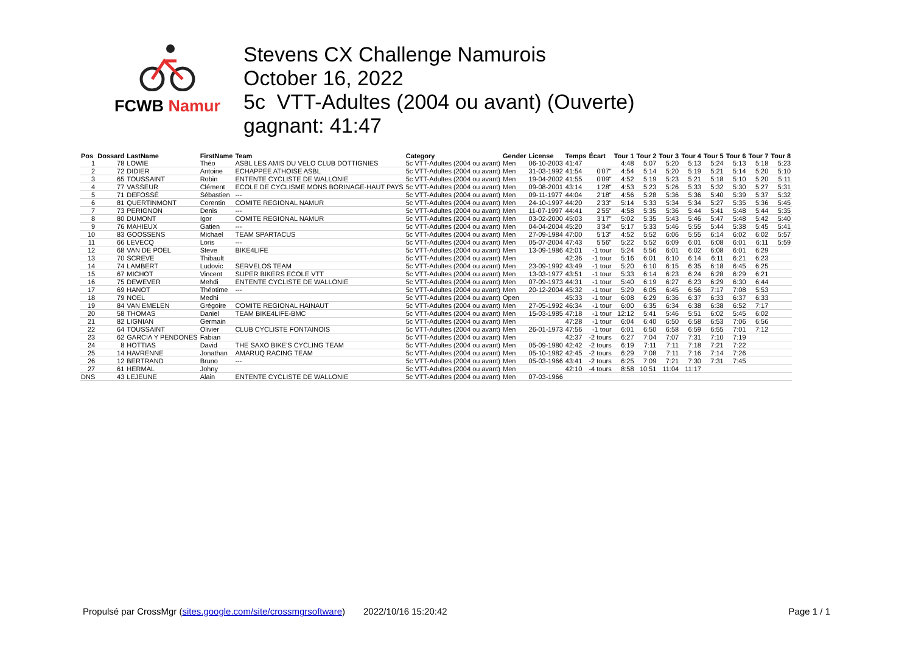FCWB Namur
Stevens CX Challenge Namurois
October 16, 2022
5c VTT-Adultes (2004 ou avant) (Ouverte)
gagnant: 41:47
| Pos | Dossard | LastName | FirstName | Team | Category | Gender | License | Temps | Écart | Tour 1 | Tour 2 | Tour 3 | Tour 4 | Tour 5 | Tour 6 | Tour 7 | Tour 8 |
| --- | --- | --- | --- | --- | --- | --- | --- | --- | --- | --- | --- | --- | --- | --- | --- | --- | --- |
| 1 | 78 | LOWIE | Théo | ASBL LES AMIS DU VELO CLUB DOTTIGNIES | 5c VTT-Adultes (2004 ou avant) | Men | 06-10-2003 | 41:47 | | 4:48 | 5:07 | 5:20 | 5:13 | 5:24 | 5:13 | 5:18 | 5:23 |
| 2 | 72 | DIDIER | Antoine | ECHAPPEE ATHOISE ASBL | 5c VTT-Adultes (2004 ou avant) | Men | 31-03-1992 | 41:54 | 0'07" | 4:54 | 5:14 | 5:20 | 5:19 | 5:21 | 5:14 | 5:20 | 5:10 |
| 3 | 65 | TOUSSAINT | Robin | ENTENTE CYCLISTE DE WALLONIE | 5c VTT-Adultes (2004 ou avant) | Men | 19-04-2002 | 41:55 | 0'09" | 4:52 | 5:19 | 5:23 | 5:21 | 5:18 | 5:10 | 5:20 | 5:11 |
| 4 | 77 | VASSEUR | Clément | ECOLE DE CYCLISME MONS BORINAGE-HAUT PAYS | 5c VTT-Adultes (2004 ou avant) | Men | 09-08-2001 | 43:14 | 1'28" | 4:53 | 5:23 | 5:26 | 5:33 | 5:32 | 5:30 | 5:27 | 5:31 |
| 5 | 71 | DEFOSSÉ | Sébastien | --- | 5c VTT-Adultes (2004 ou avant) | Men | 09-11-1977 | 44:04 | 2'18" | 4:56 | 5:28 | 5:36 | 5:36 | 5:40 | 5:39 | 5:37 | 5:32 |
| 6 | 81 | QUERTINMONT | Corentin | COMITE REGIONAL NAMUR | 5c VTT-Adultes (2004 ou avant) | Men | 24-10-1997 | 44:20 | 2'33" | 5:14 | 5:33 | 5:34 | 5:34 | 5:27 | 5:35 | 5:36 | 5:45 |
| 7 | 73 | PERIGNON | Denis | --- | 5c VTT-Adultes (2004 ou avant) | Men | 11-07-1997 | 44:41 | 2'55" | 4:58 | 5:35 | 5:36 | 5:44 | 5:41 | 5:48 | 5:44 | 5:35 |
| 8 | 80 | DUMONT | Igor | COMITE REGIONAL NAMUR | 5c VTT-Adultes (2004 ou avant) | Men | 03-02-2000 | 45:03 | 3'17" | 5:02 | 5:35 | 5:43 | 5:46 | 5:47 | 5:48 | 5:42 | 5:40 |
| 9 | 76 | MAHIEUX | Gatien | --- | 5c VTT-Adultes (2004 ou avant) | Men | 04-04-2004 | 45:20 | 3'34" | 5:17 | 5:33 | 5:46 | 5:55 | 5:44 | 5:38 | 5:45 | 5:41 |
| 10 | 83 | GOOSSENS | Michael | TEAM SPARTACUS | 5c VTT-Adultes (2004 ou avant) | Men | 27-09-1984 | 47:00 | 5'13" | 4:52 | 5:52 | 6:06 | 5:55 | 6:14 | 6:02 | 6:02 | 5:57 |
| 11 | 66 | LEVECQ | Loris | --- | 5c VTT-Adultes (2004 ou avant) | Men | 05-07-2004 | 47:43 | 5'56" | 5:22 | 5:52 | 6:09 | 6:01 | 6:08 | 6:01 | 6:11 | 5:59 |
| 12 | 68 | VAN DE POEL | Steve | BIKE4LIFE | 5c VTT-Adultes (2004 ou avant) | Men | 13-09-1986 | 42:01 | -1 tour | 5:24 | 5:56 | 6:01 | 6:02 | 6:08 | 6:01 | 6:29 | |
| 13 | 70 | SCREVE | Thibault | | 5c VTT-Adultes (2004 ou avant) | Men | | 42:36 | -1 tour | 5:16 | 6:01 | 6:10 | 6:14 | 6:11 | 6:21 | 6:23 | |
| 14 | 74 | LAMBERT | Ludovic | SERVELOS TEAM | 5c VTT-Adultes (2004 ou avant) | Men | 23-09-1992 | 43:49 | -1 tour | 5:20 | 6:10 | 6:15 | 6:35 | 6:18 | 6:45 | 6:25 | |
| 15 | 67 | MICHOT | Vincent | SUPER BIKERS ECOLE VTT | 5c VTT-Adultes (2004 ou avant) | Men | 13-03-1977 | 43:51 | -1 tour | 5:33 | 6:14 | 6:23 | 6:24 | 6:28 | 6:29 | 6:21 | |
| 16 | 75 | DEWEVER | Mehdi | ENTENTE CYCLISTE DE WALLONIE | 5c VTT-Adultes (2004 ou avant) | Men | 07-09-1973 | 44:31 | -1 tour | 5:40 | 6:19 | 6:27 | 6:23 | 6:29 | 6:30 | 6:44 | |
| 17 | 69 | HANOT | Théotime | --- | 5c VTT-Adultes (2004 ou avant) | Men | 20-12-2004 | 45:32 | -1 tour | 5:29 | 6:05 | 6:45 | 6:56 | 7:17 | 7:08 | 5:53 | |
| 18 | 79 | NOEL | Medhi | | 5c VTT-Adultes (2004 ou avant) | Open | | 45:33 | -1 tour | 6:08 | 6:29 | 6:36 | 6:37 | 6:33 | 6:37 | 6:33 | |
| 19 | 84 | VAN EMELEN | Grégoire | COMITE REGIONAL HAINAUT | 5c VTT-Adultes (2004 ou avant) | Men | 27-05-1992 | 46:34 | -1 tour | 6:00 | 6:35 | 6:34 | 6:38 | 6:38 | 6:52 | 7:17 | |
| 20 | 58 | THOMAS | Daniel | TEAM BIKE4LIFE-BMC | 5c VTT-Adultes (2004 ou avant) | Men | 15-03-1985 | 47:18 | -1 tour | 12:12 | 5:41 | 5:46 | 5:51 | 6:02 | 5:45 | 6:02 | |
| 21 | 82 | LIGNIAN | Germain | | 5c VTT-Adultes (2004 ou avant) | Men | | 47:28 | -1 tour | 6:04 | 6:40 | 6:50 | 6:58 | 6:53 | 7:06 | 6:56 | |
| 22 | 64 | TOUSSAINT | Olivier | CLUB CYCLISTE FONTAINOIS | 5c VTT-Adultes (2004 ou avant) | Men | 26-01-1973 | 47:56 | -1 tour | 6:01 | 6:50 | 6:58 | 6:59 | 6:55 | 7:01 | 7:12 | |
| 23 | 62 | GARCIA Y PENDONES | Fabian | | 5c VTT-Adultes (2004 ou avant) | Men | | 42:37 | -2 tours | 6:27 | 7:04 | 7:07 | 7:31 | 7:10 | 7:19 | | |
| 24 | 8 | HOTTIAS | David | THE SAXO BIKE'S CYCLING TEAM | 5c VTT-Adultes (2004 ou avant) | Men | 05-09-1980 | 42:42 | -2 tours | 6:19 | 7:11 | 7:11 | 7:18 | 7:21 | 7:22 | | |
| 25 | 14 | HAVRENNE | Jonathan | AMARUQ RACING TEAM | 5c VTT-Adultes (2004 ou avant) | Men | 05-10-1982 | 42:45 | -2 tours | 6:29 | 7:08 | 7:11 | 7:16 | 7:14 | 7:26 | | |
| 26 | 12 | BERTRAND | Bruno | --- | 5c VTT-Adultes (2004 ou avant) | Men | 05-03-1966 | 43:41 | -2 tours | 6:25 | 7:09 | 7:21 | 7:30 | 7:31 | 7:45 | | |
| 27 | 61 | HERMAL | Johny | | 5c VTT-Adultes (2004 ou avant) | Men | | 42:10 | -4 tours | 8:58 | 10:51 | 11:04 | 11:17 | | | | |
| DNS | 43 | LEJEUNE | Alain | ENTENTE CYCLISTE DE WALLONIE | 5c VTT-Adultes (2004 ou avant) | Men | 07-03-1966 | | | | | | | | | | |
Propulsé par CrossMgr (sites.google.com/site/crossmgrsoftware) 2022/10/16 15:20:42 Page 1 / 1